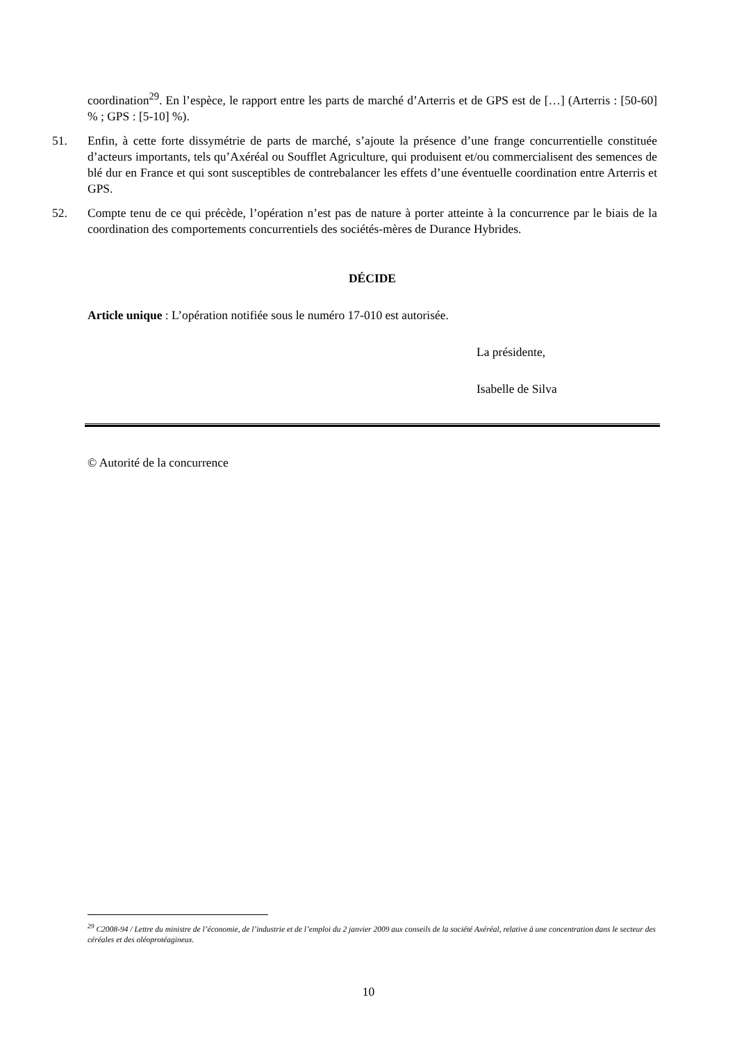coordination<sup>29</sup>. En l’espèce, le rapport entre les parts de marché d’Arterris et de GPS est de […] (Arterris : [50-60] % ; GPS : [5-10] %).
51. Enfin, à cette forte dissymétrie de parts de marché, s’ajoute la présence d’une frange concurrentielle constituée d’acteurs importants, tels qu’Axéréal ou Soufflet Agriculture, qui produisent et/ou commercialisent des semences de blé dur en France et qui sont susceptibles de contrebalancer les effets d’une éventuelle coordination entre Arterris et GPS.
52. Compte tenu de ce qui précède, l’opération n’est pas de nature à porter atteinte à la concurrence par le biais de la coordination des comportements concurrentiels des sociétés-mères de Durance Hybrides.
DÉCIDE
Article unique : L’opération notifiée sous le numéro 17-010 est autorisée.
La présidente,
Isabelle de Silva
© Autorité de la concurrence
<sup>29</sup> C2008-94 / Lettre du ministre de l’économie, de l’industrie et de l’emploi du 2 janvier 2009 aux conseils de la société Axéréal, relative à une concentration dans le secteur des céréales et des oléoprotéagineux.
10